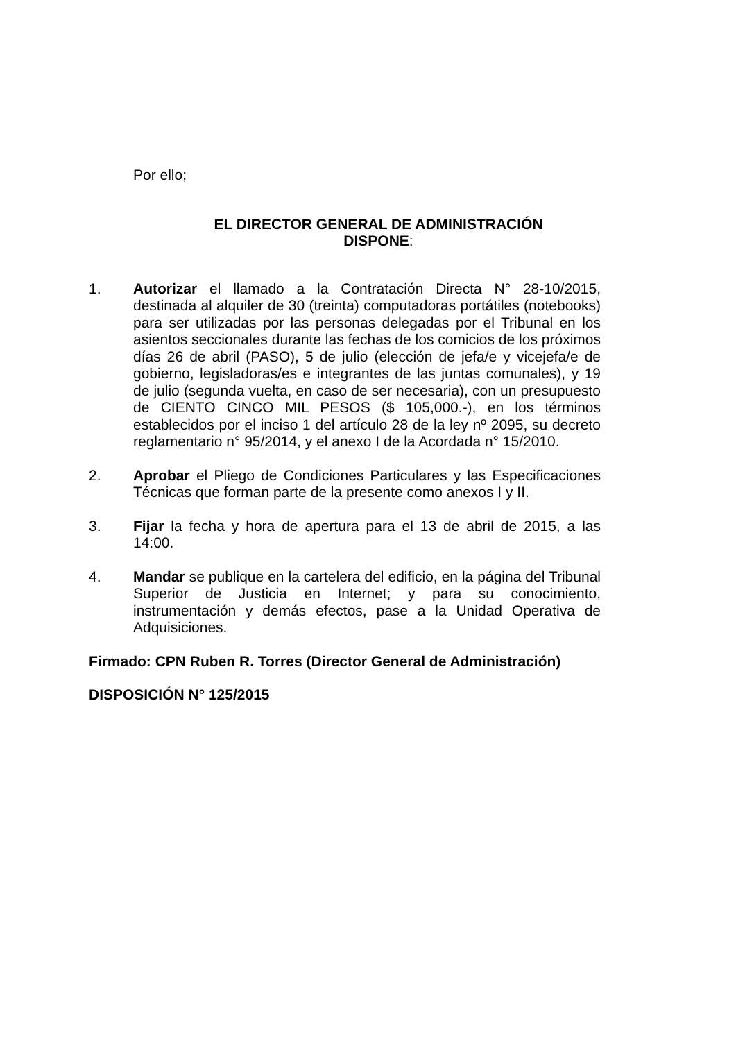Por ello;
EL DIRECTOR GENERAL DE ADMINISTRACIÓN
DISPONE:
1. Autorizar el llamado a la Contratación Directa N° 28-10/2015, destinada al alquiler de 30 (treinta) computadoras portátiles (notebooks) para ser utilizadas por las personas delegadas por el Tribunal en los asientos seccionales durante las fechas de los comicios de los próximos días 26 de abril (PASO), 5 de julio (elección de jefa/e y vicejefa/e de gobierno, legisladoras/es e integrantes de las juntas comunales), y 19 de julio (segunda vuelta, en caso de ser necesaria), con un presupuesto de CIENTO CINCO MIL PESOS ($ 105,000.-), en los términos establecidos por el inciso 1 del artículo 28 de la ley nº 2095, su decreto reglamentario n° 95/2014, y el anexo I de la Acordada n° 15/2010.
2. Aprobar el Pliego de Condiciones Particulares y las Especificaciones Técnicas que forman parte de la presente como anexos I y II.
3. Fijar la fecha y hora de apertura para el 13 de abril de 2015, a las 14:00.
4. Mandar se publique en la cartelera del edificio, en la página del Tribunal Superior de Justicia en Internet; y para su conocimiento, instrumentación y demás efectos, pase a la Unidad Operativa de Adquisiciones.
Firmado: CPN Ruben R. Torres (Director General de Administración)
DISPOSICIÓN N° 125/2015